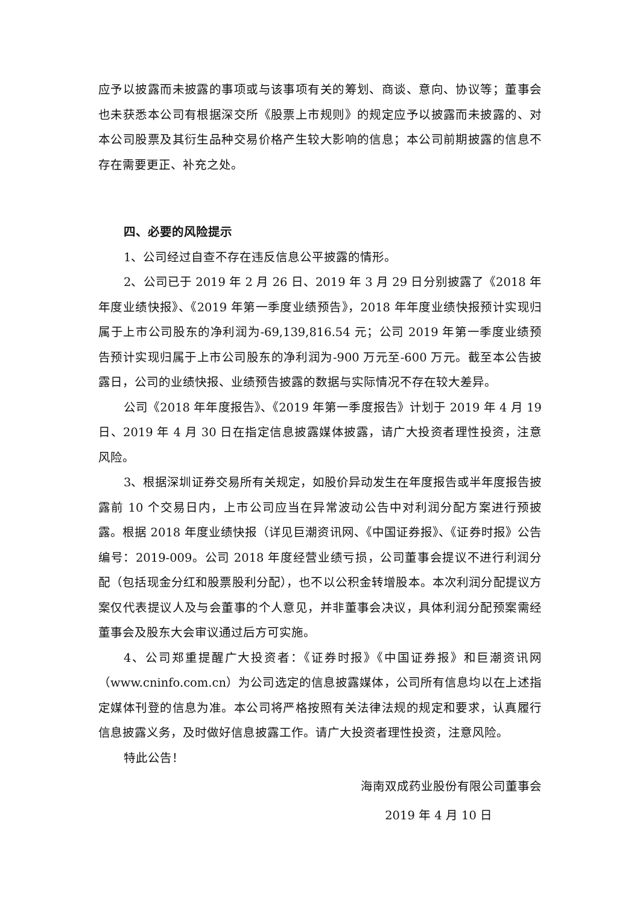应予以披露而未披露的事项或与该事项有关的筹划、商谈、意向、协议等；董事会也未获悉本公司有根据深交所《股票上市规则》的规定应予以披露而未披露的、对本公司股票及其衍生品种交易价格产生较大影响的信息；本公司前期披露的信息不存在需要更正、补充之处。
四、必要的风险提示
1、公司经过自查不存在违反信息公平披露的情形。
2、公司已于 2019 年 2 月 26 日、2019 年 3 月 29 日分别披露了《2018 年年度业绩快报》、《2019 年第一季度业绩预告》，2018 年年度业绩快报预计实现归属于上市公司股东的净利润为-69,139,816.54 元；公司 2019 年第一季度业绩预告预计实现归属于上市公司股东的净利润为-900 万元至-600 万元。截至本公告披露日，公司的业绩快报、业绩预告披露的数据与实际情况不存在较大差异。
公司《2018 年年度报告》、《2019 年第一季度报告》计划于 2019 年 4 月 19 日、2019 年 4 月 30 日在指定信息披露媒体披露，请广大投资者理性投资，注意风险。
3、根据深圳证券交易所有关规定，如股价异动发生在年度报告或半年度报告披露前 10 个交易日内，上市公司应当在异常波动公告中对利润分配方案进行预披露。根据 2018 年度业绩快报（详见巨潮资讯网、《中国证券报》、《证券时报》公告编号：2019-009。公司 2018 年度经营业绩亏损，公司董事会提议不进行利润分配（包括现金分红和股票股利分配），也不以公积金转增股本。本次利润分配提议方案仅代表提议人及与会董事的个人意见，并非董事会决议，具体利润分配预案需经董事会及股东大会审议通过后方可实施。
4、公司郑重提醒广大投资者：《证券时报》《中国证券报》和巨潮资讯网（www.cninfo.com.cn）为公司选定的信息披露媒体，公司所有信息均以在上述指定媒体刊登的信息为准。本公司将严格按照有关法律法规的规定和要求，认真履行信息披露义务，及时做好信息披露工作。请广大投资者理性投资，注意风险。
特此公告！
海南双成药业股份有限公司董事会
2019 年 4 月 10 日